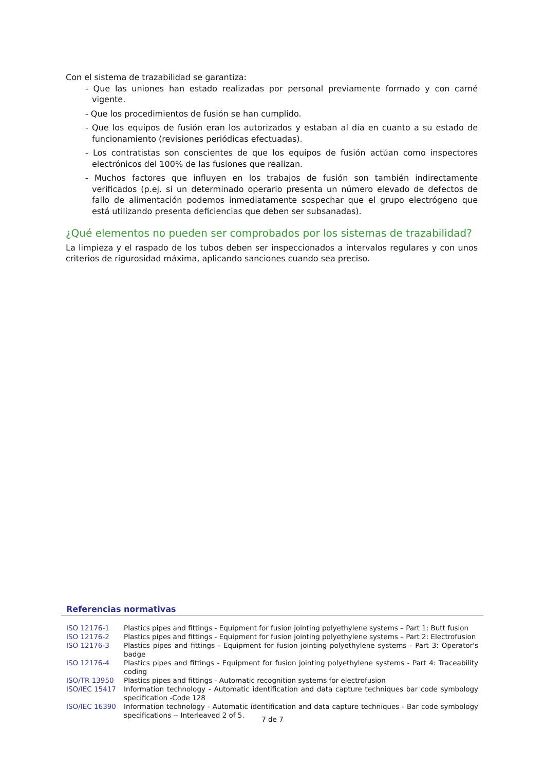Con el sistema de trazabilidad se garantiza:
- Que las uniones han estado realizadas por personal previamente formado y con carné vigente.
- Que los procedimientos de fusión se han cumplido.
- Que los equipos de fusión eran los autorizados y estaban al día en cuanto a su estado de funcionamiento (revisiones periódicas efectuadas).
- Los contratistas son conscientes de que los equipos de fusión actúan como inspectores electrónicos del 100% de las fusiones que realizan.
- Muchos factores que influyen en los trabajos de fusión son también indirectamente verificados (p.ej. si un determinado operario presenta un número elevado de defectos de fallo de alimentación podemos inmediatamente sospechar que el grupo electrógeno que está utilizando presenta deficiencias que deben ser subsanadas).
¿Qué elementos no pueden ser comprobados por los sistemas de trazabilidad?
La limpieza y el raspado de los tubos deben ser inspeccionados a intervalos regulares y con unos criterios de rigurosidad máxima, aplicando sanciones cuando sea preciso.
Referencias normativas
| ISO 12176-1 | Plastics pipes and fittings - Equipment for fusion jointing polyethylene systems – Part 1: Butt fusion |
| ISO 12176-2 | Plastics pipes and fittings - Equipment for fusion jointing polyethylene systems – Part 2: Electrofusion |
| ISO 12176-3 | Plastics pipes and fittings - Equipment for fusion jointing polyethylene systems - Part 3: Operator's badge |
| ISO 12176-4 | Plastics pipes and fittings - Equipment for fusion jointing polyethylene systems - Part 4: Traceability coding |
| ISO/TR 13950 | Plastics pipes and fittings - Automatic recognition systems for electrofusion |
| ISO/IEC 15417 | Information technology - Automatic identification and data capture techniques bar code symbology specification -Code 128 |
| ISO/IEC 16390 | Information technology - Automatic identification and data capture techniques - Bar code symbology specifications -- Interleaved 2 of 5. |
7 de 7